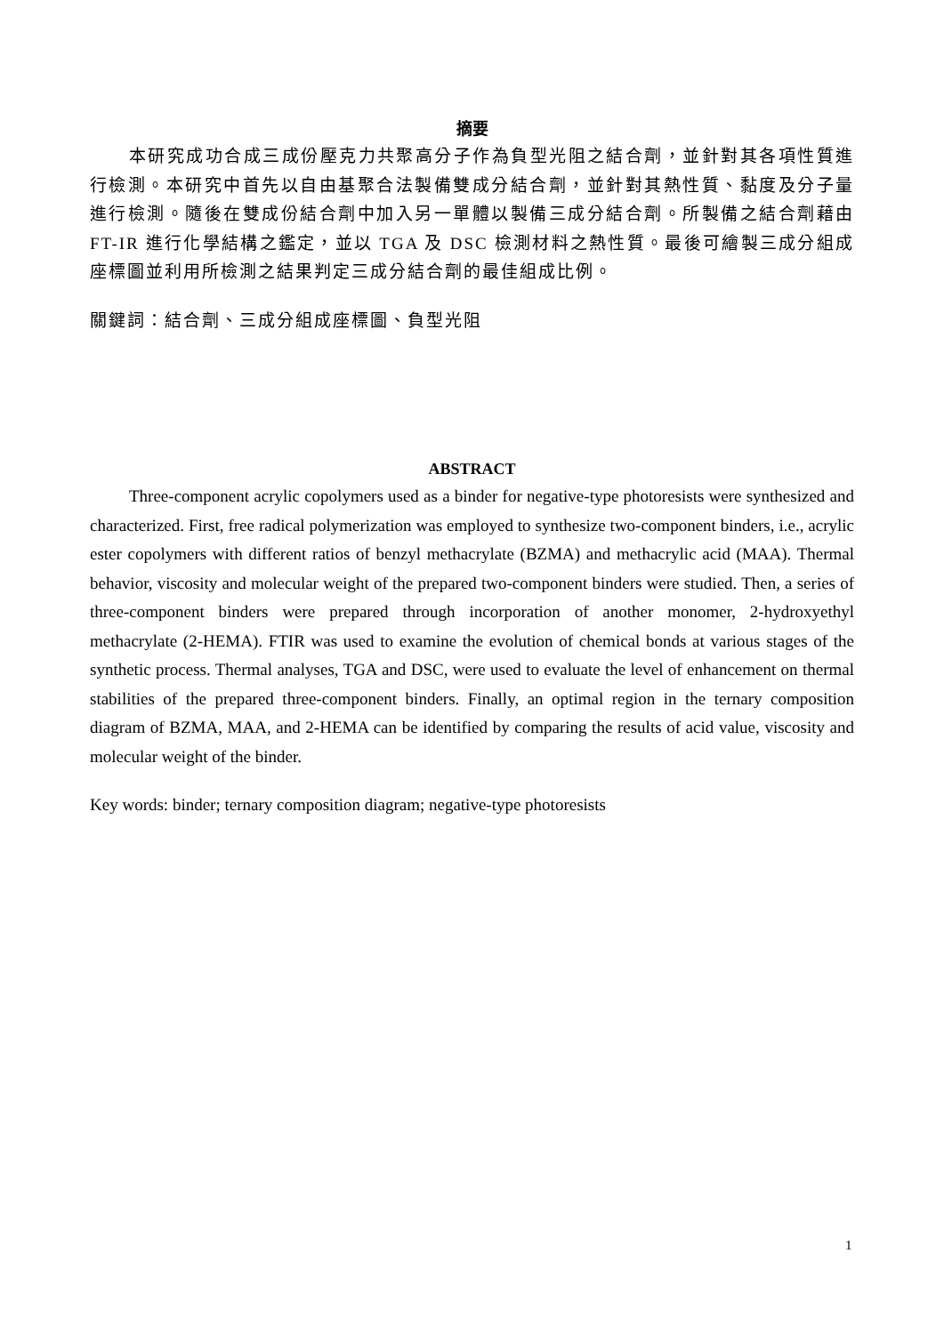摘要
本研究成功合成三成份壓克力共聚高分子作為負型光阻之結合劑，並針對其各項性質進行檢測。本研究中首先以自由基聚合法製備雙成分結合劑，並針對其熱性質、黏度及分子量進行檢測。隨後在雙成份結合劑中加入另一單體以製備三成分結合劑。所製備之結合劑藉由FT-IR 進行化學結構之鑑定，並以 TGA 及 DSC 檢測材料之熱性質。最後可繪製三成分組成座標圖並利用所檢測之結果判定三成分結合劑的最佳組成比例。
關鍵詞：結合劑、三成分組成座標圖、負型光阻
ABSTRACT
Three-component acrylic copolymers used as a binder for negative-type photoresists were synthesized and characterized. First, free radical polymerization was employed to synthesize two-component binders, i.e., acrylic ester copolymers with different ratios of benzyl methacrylate (BZMA) and methacrylic acid (MAA). Thermal behavior, viscosity and molecular weight of the prepared two-component binders were studied. Then, a series of three-component binders were prepared through incorporation of another monomer, 2-hydroxyethyl methacrylate (2-HEMA). FTIR was used to examine the evolution of chemical bonds at various stages of the synthetic process. Thermal analyses, TGA and DSC, were used to evaluate the level of enhancement on thermal stabilities of the prepared three-component binders. Finally, an optimal region in the ternary composition diagram of BZMA, MAA, and 2-HEMA can be identified by comparing the results of acid value, viscosity and molecular weight of the binder.
Key words: binder; ternary composition diagram; negative-type photoresists
1